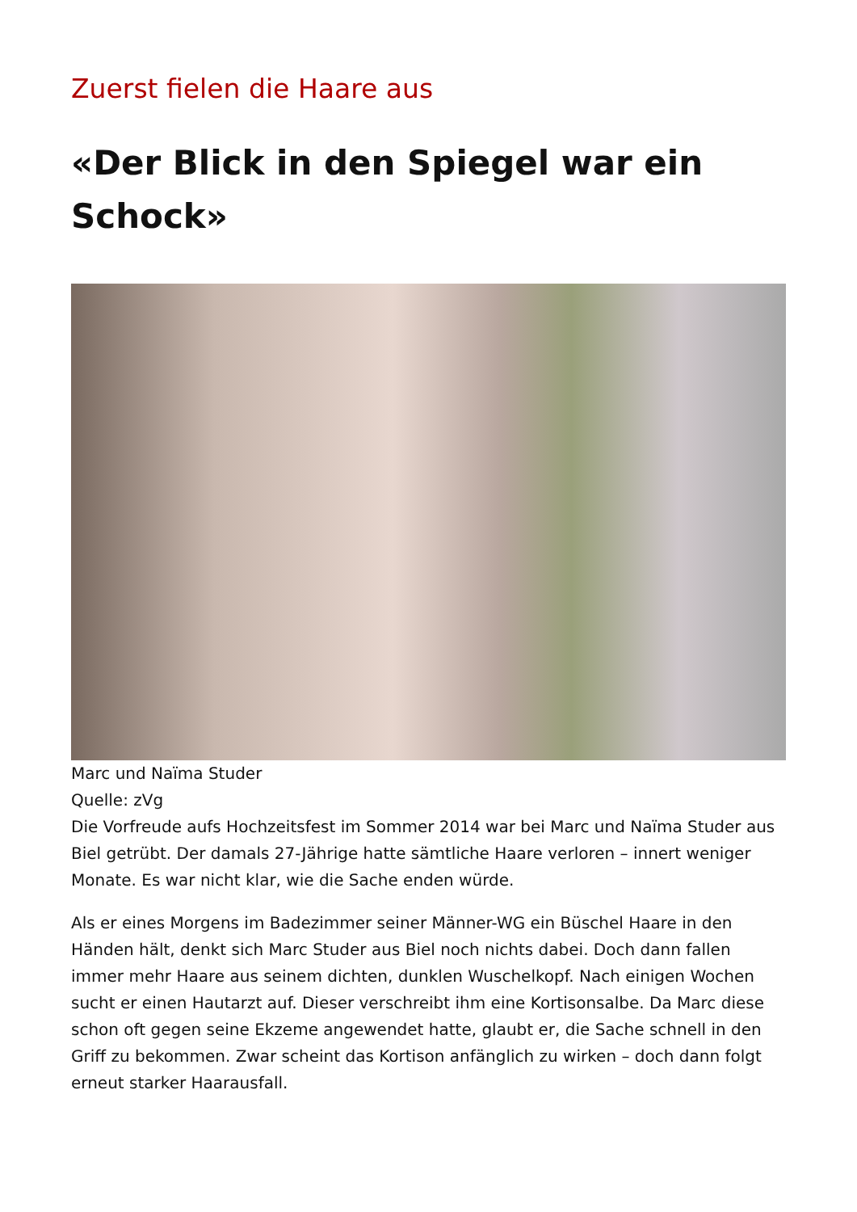Zuerst fielen die Haare aus
«Der Blick in den Spiegel war ein Schock»
Marc und Naïma Studer
Quelle: zVg
Die Vorfreude aufs Hochzeitsfest im Sommer 2014 war bei Marc und Naïma Studer aus Biel getrübt. Der damals 27-Jährige hatte sämtliche Haare verloren – innert weniger Monate. Es war nicht klar, wie die Sache enden würde.
Als er eines Morgens im Badezimmer seiner Männer-WG ein Büschel Haare in den Händen hält, denkt sich Marc Studer aus Biel noch nichts dabei. Doch dann fallen immer mehr Haare aus seinem dichten, dunklen Wuschelkopf. Nach einigen Wochen sucht er einen Hautarzt auf. Dieser verschreibt ihm eine Kortisonsalbe. Da Marc diese schon oft gegen seine Ekzeme angewendet hatte, glaubt er, die Sache schnell in den Griff zu bekommen. Zwar scheint das Kortison anfänglich zu wirken – doch dann folgt erneut starker Haarausfall.